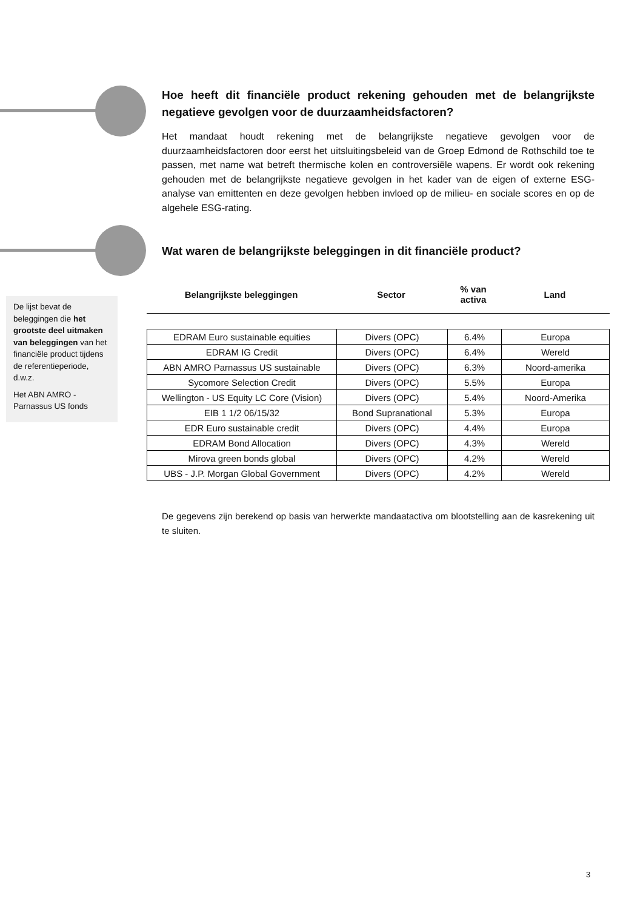Hoe heeft dit financiële product rekening gehouden met de belangrijkste negatieve gevolgen voor de duurzaamheidsfactoren?
Het mandaat houdt rekening met de belangrijkste negatieve gevolgen voor de duurzaamheidsfactoren door eerst het uitsluitingsbeleid van de Groep Edmond de Rothschild toe te passen, met name wat betreft thermische kolen en controversiële wapens. Er wordt ook rekening gehouden met de belangrijkste negatieve gevolgen in het kader van de eigen of externe ESG-analyse van emittenten en deze gevolgen hebben invloed op de milieu- en sociale scores en op de algehele ESG-rating.
Wat waren de belangrijkste beleggingen in dit financiële product?
De lijst bevat de beleggingen die het grootste deel uitmaken van beleggingen van het financiële product tijdens de referentieperiode, d.w.z.
Het ABN AMRO - Parnassus US fonds
Belangrijkste beleggingen Sector % van
activa
Land
| EDRAM Euro sustainable equities | Divers (OPC) | 6.4% | Europa |
| EDRAM IG Credit | Divers (OPC) | 6.4% | Wereld |
| ABN AMRO Parnassus US sustainable | Divers (OPC) | 6.3% | Noord-amerika |
| Sycomore Selection Credit | Divers (OPC) | 5.5% | Europa |
| Wellington - US Equity LC Core (Vision) | Divers (OPC) | 5.4% | Noord-Amerika |
| EIB 1 1/2 06/15/32 | Bond Supranational | 5.3% | Europa |
| EDR Euro sustainable credit | Divers (OPC) | 4.4% | Europa |
| EDRAM Bond Allocation | Divers (OPC) | 4.3% | Wereld |
| Mirova green bonds global | Divers (OPC) | 4.2% | Wereld |
| UBS - J.P. Morgan Global Government | Divers (OPC) | 4.2% | Wereld |
De gegevens zijn berekend op basis van herwerkte mandaatactiva om blootstelling aan de kasrekening uit te sluiten.
3